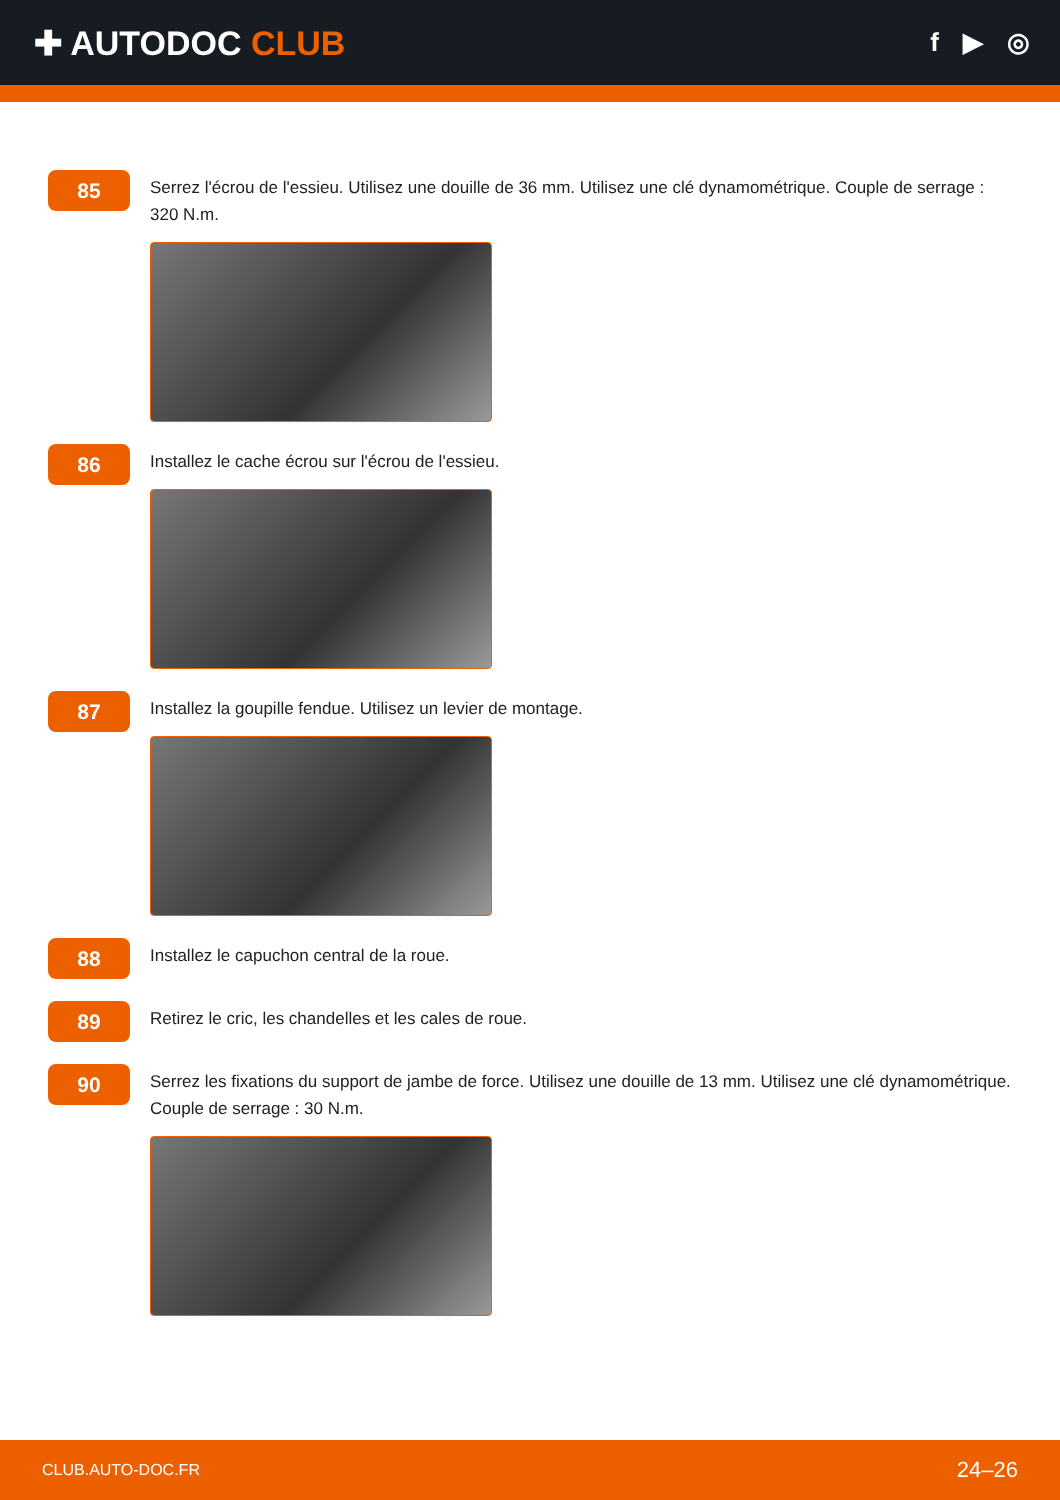✚ AUTODOC CLUB
f ▶ ◎
85
Serrez l'écrou de l'essieu. Utilisez une douille de 36 mm. Utilisez une clé dynamométrique. Couple de serrage : 320 N.m.
86
Installez le cache écrou sur l'écrou de l'essieu.
87
Installez la goupille fendue. Utilisez un levier de montage.
88
Installez le capuchon central de la roue.
89
Retirez le cric, les chandelles et les cales de roue.
90
Serrez les fixations du support de jambe de force. Utilisez une douille de 13 mm. Utilisez une clé dynamométrique. Couple de serrage : 30 N.m.
CLUB.AUTO-DOC.FR 24–26